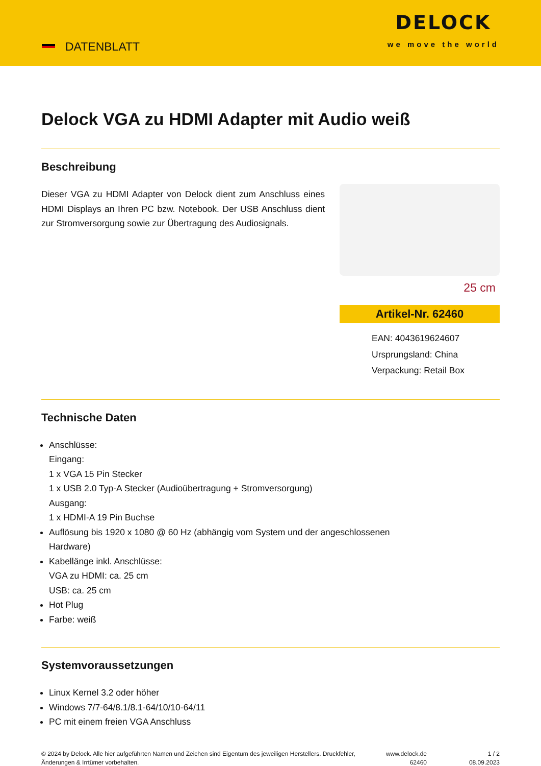DATENBLATT
DELOCK
we move the world
Delock VGA zu HDMI Adapter mit Audio weiß
Beschreibung
Dieser VGA zu HDMI Adapter von Delock dient zum Anschluss eines HDMI Displays an Ihren PC bzw. Notebook. Der USB Anschluss dient zur Stromversorgung sowie zur Übertragung des Audiosignals.
25 cm
Artikel-Nr. 62460
EAN: 4043619624607
Ursprungsland: China
Verpackung: Retail Box
Technische Daten
Anschlüsse:
Eingang:
1 x VGA 15 Pin Stecker
1 x USB 2.0 Typ-A Stecker (Audioübertragung + Stromversorgung)
Ausgang:
1 x HDMI-A 19 Pin Buchse
Auflösung bis 1920 x 1080 @ 60 Hz (abhängig vom System und der angeschlossenen
Hardware)
Kabellänge inkl. Anschlüsse:
VGA zu HDMI: ca. 25 cm
USB: ca. 25 cm
Hot Plug
Farbe: weiß
Systemvoraussetzungen
Linux Kernel 3.2 oder höher
Windows 7/7-64/8.1/8.1-64/10/10-64/11
PC mit einem freien VGA Anschluss
© 2024 by Delock. Alle hier aufgeführten Namen und Zeichen sind Eigentum des jeweiligen Herstellers. Druckfehler, Änderungen & Irrtümer vorbehalten.
www.delock.de
62460
1 / 2
08.09.2023